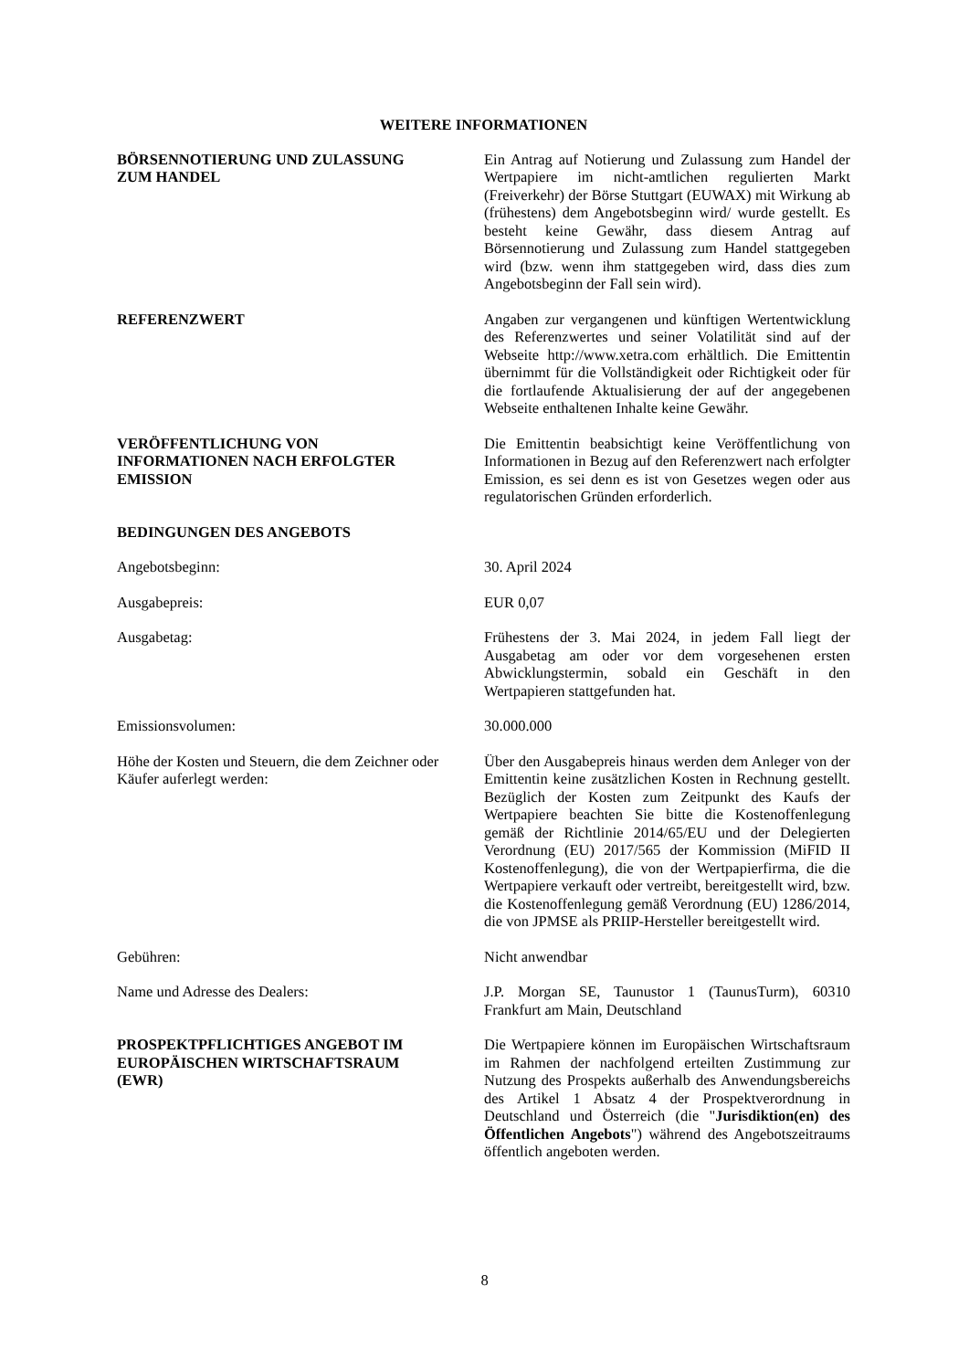WEITERE INFORMATIONEN
BÖRSENNOTIERUNG UND ZULASSUNG
ZUM HANDEL
Ein Antrag auf Notierung und Zulassung zum Handel der Wertpapiere im nicht-amtlichen regulierten Markt (Freiverkehr) der Börse Stuttgart (EUWAX) mit Wirkung ab (frühestens) dem Angebotsbeginn wird/ wurde gestellt. Es besteht keine Gewähr, dass diesem Antrag auf Börsennotierung und Zulassung zum Handel stattgegeben wird (bzw. wenn ihm stattgegeben wird, dass dies zum Angebotsbeginn der Fall sein wird).
REFERENZWERT Angaben zur vergangenen und künftigen Wertentwicklung des Referenzwertes und seiner Volatilität sind auf der Webseite http://www.xetra.com erhältlich. Die Emittentin übernimmt für die Vollständigkeit oder Richtigkeit oder für die fortlaufende Aktualisierung der auf der angegebenen Webseite enthaltenen Inhalte keine Gewähr.
VERÖFFENTLICHUNG VON
INFORMATIONEN NACH ERFOLGTER
EMISSION
Die Emittentin beabsichtigt keine Veröffentlichung von Informationen in Bezug auf den Referenzwert nach erfolgter Emission, es sei denn es ist von Gesetzes wegen oder aus regulatorischen Gründen erforderlich.
BEDINGUNGEN DES ANGEBOTS
Angebotsbeginn: 30. April 2024
Ausgabepreis: EUR 0,07
Ausgabetag: Frühestens der 3. Mai 2024, in jedem Fall liegt der Ausgabetag am oder vor dem vorgesehenen ersten Abwicklungstermin, sobald ein Geschäft in den Wertpapieren stattgefunden hat.
Emissionsvolumen: 30.000.000
Höhe der Kosten und Steuern, die dem Zeichner oder Käufer auferlegt werden:
Über den Ausgabepreis hinaus werden dem Anleger von der Emittentin keine zusätzlichen Kosten in Rechnung gestellt. Bezüglich der Kosten zum Zeitpunkt des Kaufs der Wertpapiere beachten Sie bitte die Kostenoffenlegung gemäß der Richtlinie 2014/65/EU und der Delegierten Verordnung (EU) 2017/565 der Kommission (MiFID II Kostenoffenlegung), die von der Wertpapierfirma, die die Wertpapiere verkauft oder vertreibt, bereitgestellt wird, bzw. die Kostenoffenlegung gemäß Verordnung (EU) 1286/2014, die von JPMSE als PRIIP-Hersteller bereitgestellt wird.
Gebühren: Nicht anwendbar
Name und Adresse des Dealers: J.P. Morgan SE, Taunustor 1 (TaunusTurm), 60310 Frankfurt am Main, Deutschland
PROSPEKTPFLICHTIGES ANGEBOT IM
EUROPÄISCHEN WIRTSCHAFTSRAUM
(EWR)
Die Wertpapiere können im Europäischen Wirtschaftsraum im Rahmen der nachfolgend erteilten Zustimmung zur Nutzung des Prospekts außerhalb des Anwendungsbereichs des Artikel 1 Absatz 4 der Prospektverordnung in Deutschland und Österreich (die "Jurisdiktion(en) des Öffentlichen Angebots") während des Angebotszeitraums öffentlich angeboten werden.
8